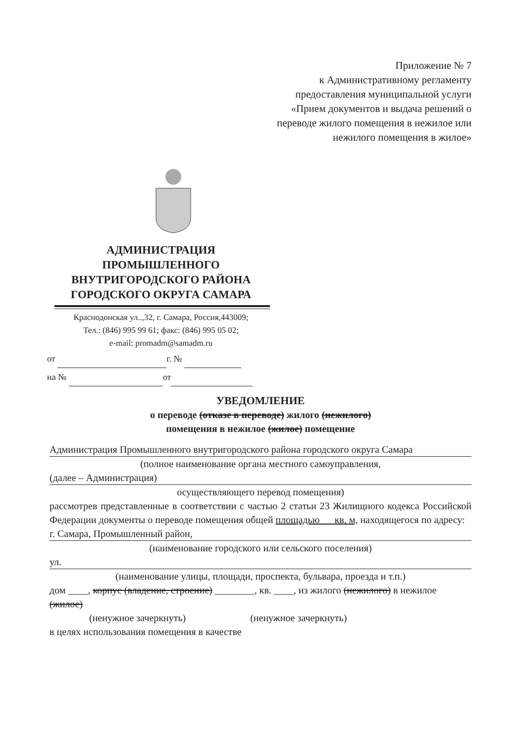Приложение № 7
к Административному регламенту
предоставления муниципальной услуги
«Прием документов и выдача решений о
переводе жилого помещения в нежилое или
нежилого помещения в жилое»
АДМИНИСТРАЦИЯ
ПРОМЫШЛЕННОГО
ВНУТРИГОРОДСКОГО РАЙОНА
ГОРОДСКОГО ОКРУГА САМАРА
Краснодонская ул..,32, г. Самара, Россия,443009;
Тел.: (846) 995 99 61; факс: (846) 995 05 02;
e-mail: promadm@samadm.ru
от г. №
на № от
УВЕДОМЛЕНИЕ
о переводе (отказе в переводе) жилого (нежилого)
помещения в нежилое (жилое) помещение
Администрация Промышленного внутригородского района городского округа Самара
(полное наименование органа местного самоуправления,
(далее – Администрация)
осуществляющего перевод помещения)
рассмотрев представленные в соответствии с частью 2 статьи 23 Жилищного кодекса Российской Федерации документы о переводе помещения общей площадью кв. м, находящегося по адресу:
г. Самара, Промышленный район,
(наименование городского или сельского поселения)
ул.
(наименование улицы, площади, проспекта, бульвара, проезда и т.п.)
дом ____, корпус (владение, строение) ________, кв. ____, из жилого (нежилого) в нежилое (жилое)
(ненужное зачеркнуть) (ненужное зачеркнуть)
в целях использования помещения в качестве